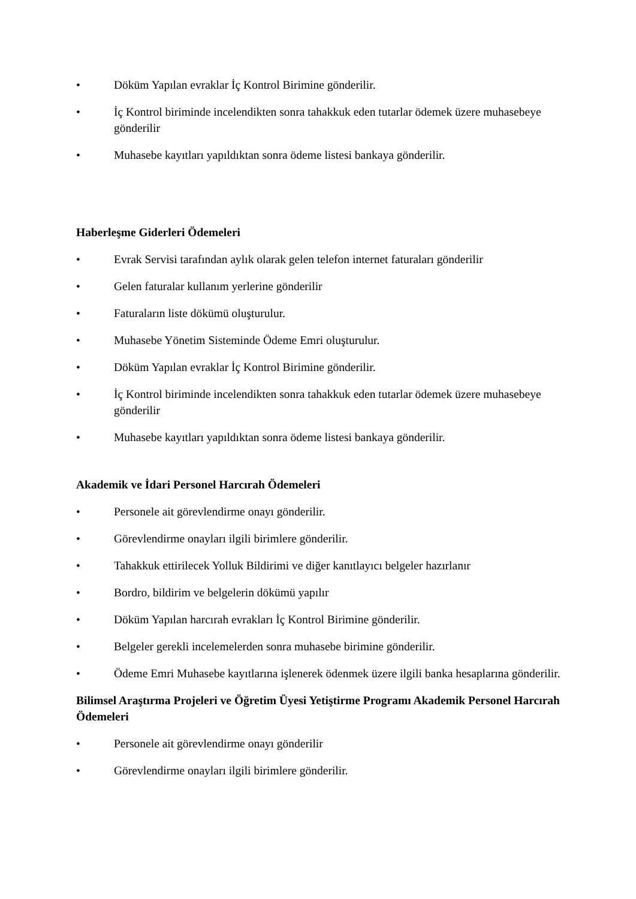• Döküm Yapılan evraklar İç Kontrol Birimine gönderilir.
• İç Kontrol biriminde incelendikten sonra tahakkuk eden tutarlar ödemek üzere muhasebeye gönderilir
• Muhasebe kayıtları yapıldıktan sonra ödeme listesi bankaya gönderilir.
Haberleşme Giderleri Ödemeleri
• Evrak Servisi tarafından aylık olarak gelen telefon internet faturaları gönderilir
• Gelen faturalar kullanım yerlerine gönderilir
• Faturaların liste dökümü oluşturulur.
• Muhasebe Yönetim Sisteminde Ödeme Emri oluşturulur.
• Döküm Yapılan evraklar İç Kontrol Birimine gönderilir.
• İç Kontrol biriminde incelendikten sonra tahakkuk eden tutarlar ödemek üzere muhasebeye gönderilir
• Muhasebe kayıtları yapıldıktan sonra ödeme listesi bankaya gönderilir.
Akademik ve İdari Personel Harcırah Ödemeleri
• Personele ait görevlendirme onayı gönderilir.
• Görevlendirme onayları ilgili birimlere gönderilir.
• Tahakkuk ettirilecek Yolluk Bildirimi ve diğer kanıtlayıcı belgeler hazırlanır
• Bordro, bildirim ve belgelerin dökümü yapılır
• Döküm Yapılan harcırah evrakları İç Kontrol Birimine gönderilir.
• Belgeler gerekli incelemelerden sonra muhasebe birimine gönderilir.
• Ödeme Emri Muhasebe kayıtlarına işlenerek ödenmek üzere ilgili banka hesaplarına gönderilir.
Bilimsel Araştırma Projeleri ve Öğretim Üyesi Yetiştirme Programı Akademik Personel Harcırah Ödemeleri
• Personele ait görevlendirme onayı gönderilir
• Görevlendirme onayları ilgili birimlere gönderilir.